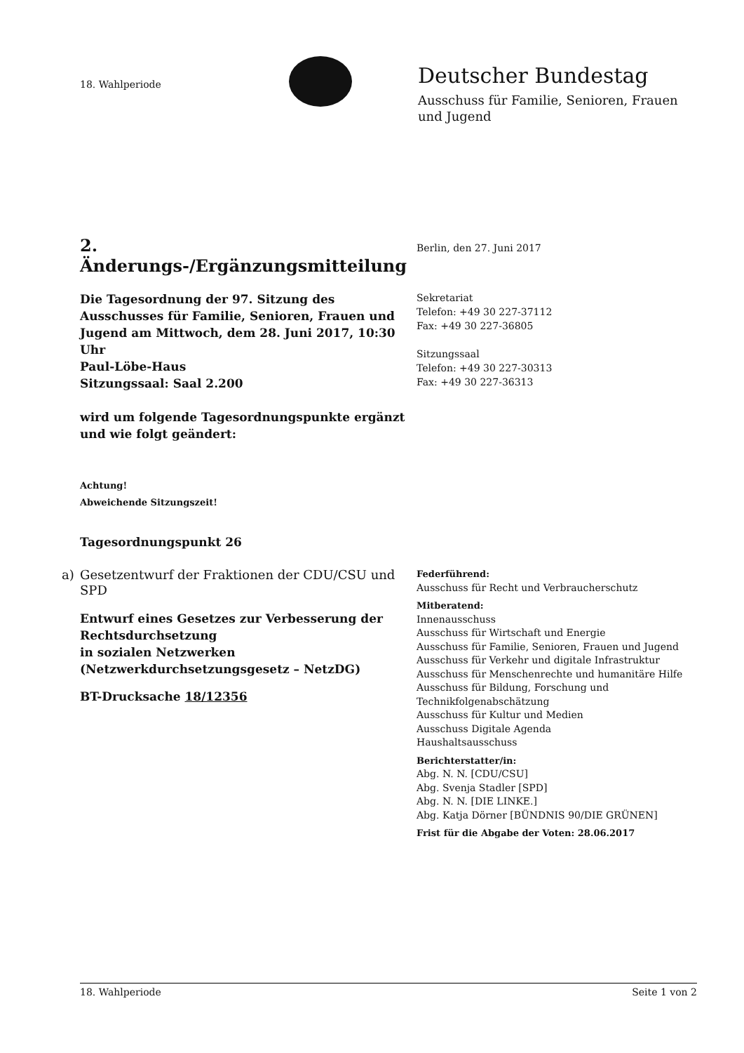18. Wahlperiode
Deutscher Bundestag
Ausschuss für Familie, Senioren, Frauen
und Jugend
2. Änderungs-/Ergänzungsmitteilung
Berlin, den 27. Juni 2017
Die Tagesordnung der 97. Sitzung des Ausschusses für Familie, Senioren, Frauen und Jugend am Mittwoch, dem 28. Juni 2017, 10:30 Uhr
Paul-Löbe-Haus
Sitzungssaal: Saal 2.200
wird um folgende Tagesordnungspunkte ergänzt und wie folgt geändert:
Achtung!
Abweichende Sitzungszeit!
Sekretariat
Telefon: +49 30 227-37112
Fax: +49 30 227-36805
Sitzungssaal
Telefon: +49 30 227-30313
Fax: +49 30 227-36313
Tagesordnungspunkt 26
a)
Gesetzentwurf der Fraktionen der CDU/CSU und SPD
Entwurf eines Gesetzes zur Verbesserung der Rechtsdurchsetzung
in sozialen Netzwerken
(Netzwerkdurchsetzungsgesetz – NetzDG)
BT-Drucksache 18/12356
Federführend:
Ausschuss für Recht und Verbraucherschutz
Mitberatend:
Innenausschuss
Ausschuss für Wirtschaft und Energie
Ausschuss für Familie, Senioren, Frauen und Jugend
Ausschuss für Verkehr und digitale Infrastruktur
Ausschuss für Menschenrechte und humanitäre Hilfe
Ausschuss für Bildung, Forschung und Technikfolgenabschätzung
Ausschuss für Kultur und Medien
Ausschuss Digitale Agenda
Haushaltsausschuss
Berichterstatter/in:
Abg. N. N. [CDU/CSU]
Abg. Svenja Stadler [SPD]
Abg. N. N. [DIE LINKE.]
Abg. Katja Dörner [BÜNDNIS 90/DIE GRÜNEN]
Frist für die Abgabe der Voten: 28.06.2017
18. Wahlperiode Seite 1 von 2